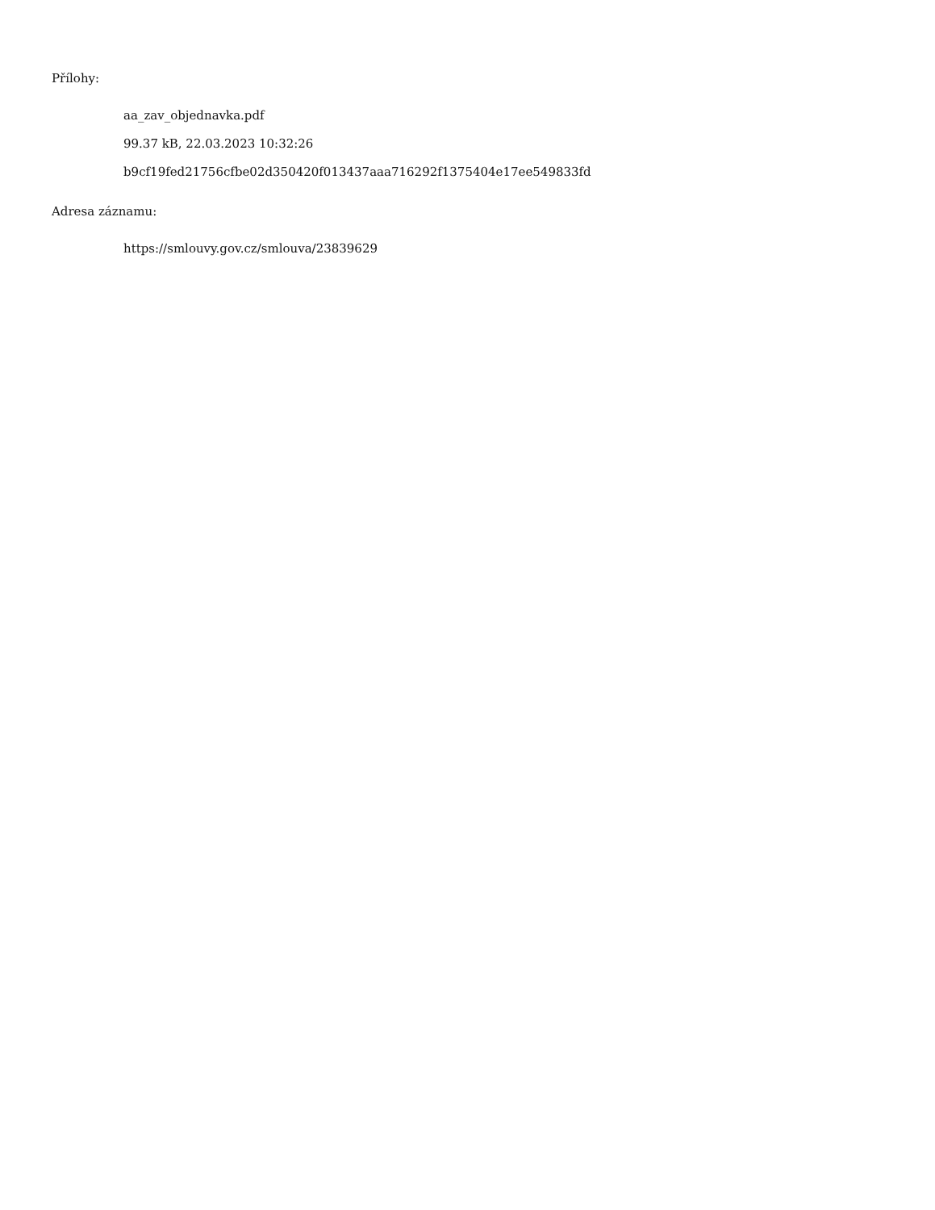Přílohy:
aa_zav_objednavka.pdf
99.37 kB, 22.03.2023 10:32:26
b9cf19fed21756cfbe02d350420f013437aaa716292f1375404e17ee549833fd
Adresa záznamu:
https://smlouvy.gov.cz/smlouva/23839629